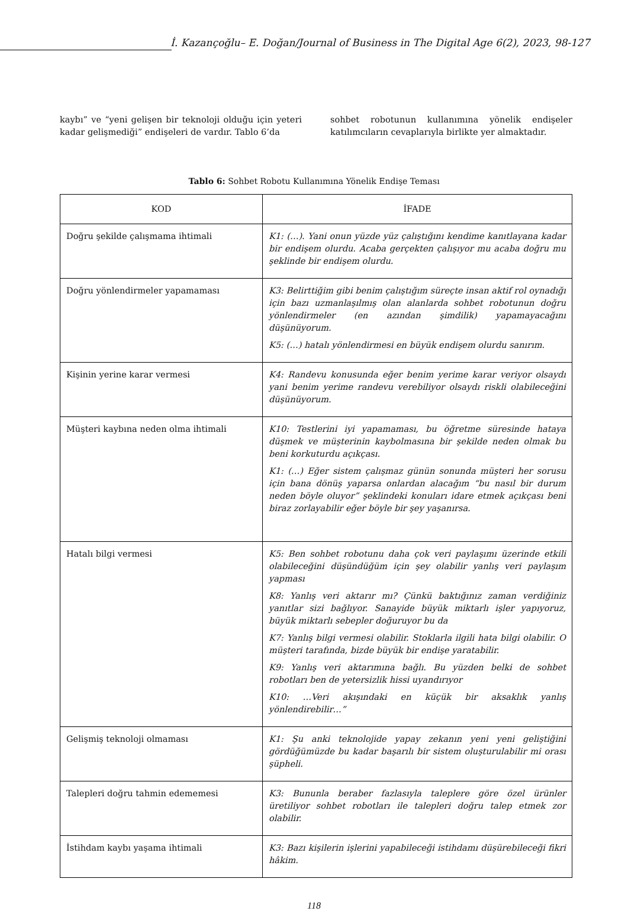İ. Kazançoğlu– E. Doğan/Journal of Business in The Digital Age 6(2), 2023, 98-127
kaybı” ve “yeni gelişen bir teknoloji olduğu için yeteri kadar gelişmediği” endişeleri de vardır. Tablo 6’da
sohbet robotunun kullanımına yönelik endişeler katılımcıların cevaplarıyla birlikte yer almaktadır.
Tablo 6: Sohbet Robotu Kullanımına Yönelik Endişe Teması
| KOD | İFADE |
| --- | --- |
| Doğru şekilde çalışmama ihtimali | K1: (…). Yani onun yüzde yüz çalıştığını kendime kanıtlayana kadar bir endişem olurdu. Acaba gerçekten çalışıyor mu acaba doğru mu şeklinde bir endişem olurdu. |
| Doğru yönlendirmeler yapamaması | K3: Belirttiğim gibi benim çalıştığım süreçte insan aktif rol oynadığı için bazı uzmanlaşılmış olan alanlarda sohbet robotunun doğru yönlendirmeler (en azından şimdilik) yapamayacağını düşünüyorum. K5: (…) hatalı yönlendirmesi en büyük endişem olurdu sanırım. |
| Kişinin yerine karar vermesi | K4: Randevu konusunda eğer benim yerime karar veriyor olsaydı yani benim yerime randevu verebiliyor olsaydı riskli olabileceğini düşünüyorum. |
| Müşteri kaybına neden olma ihtimali | K10: Testlerini iyi yapamaması, bu öğretme süresinde hataya düşmek ve müşterinin kaybolmasına bir şekilde neden olmak bu beni korkuturdu açıkçası. K1: (…) Eğer sistem çalışmaz günün sonunda müşteri her sorusu için bana dönüş yaparsa onlardan alacağım “bu nasıl bir durum neden böyle oluyor” şeklindeki konuları idare etmek açıkçası beni biraz zorlayabilir eğer böyle bir şey yaşanırsa. |
| Hatalı bilgi vermesi | K5: Ben sohbet robotunu daha çok veri paylaşımı üzerinde etkili olabileceğini düşündüğüm için şey olabilir yanlış veri paylaşım yapması K8: Yanlış veri aktarır mı? Çünkü baktığınız zaman verdiğiniz yanıtlar sizi bağlıyor. Sanayide büyük miktarlı işler yapıyoruz, büyük miktarlı sebepler doğuruyor bu da K7: Yanlış bilgi vermesi olabilir. Stoklarla ilgili hata bilgi olabilir. O müşteri tarafında, bizde büyük bir endişe yaratabilir. K9: Yanlış veri aktarımına bağlı. Bu yüzden belki de sohbet robotları ben de yetersizlik hissi uyandırıyor K10: …Veri akışındaki en küçük bir aksaklık yanlış yönlendirebilir…” |
| Gelişmiş teknoloji olmaması | K1: Şu anki teknolojide yapay zekanın yeni yeni geliştiğini gördüğümüzde bu kadar başarılı bir sistem oluşturulabilir mi orası şüpheli. |
| Talepleri doğru tahmin edememesi | K3: Bununla beraber fazlasıyla taleplere göre özel ürünler üretiliyor sohbet robotları ile talepleri doğru talep etmek zor olabilir. |
| İstihdam kaybı yaşama ihtimali | K3: Bazı kişilerin işlerini yapabileceği istihdamı düşürebileceği fikri hâkim. |
118